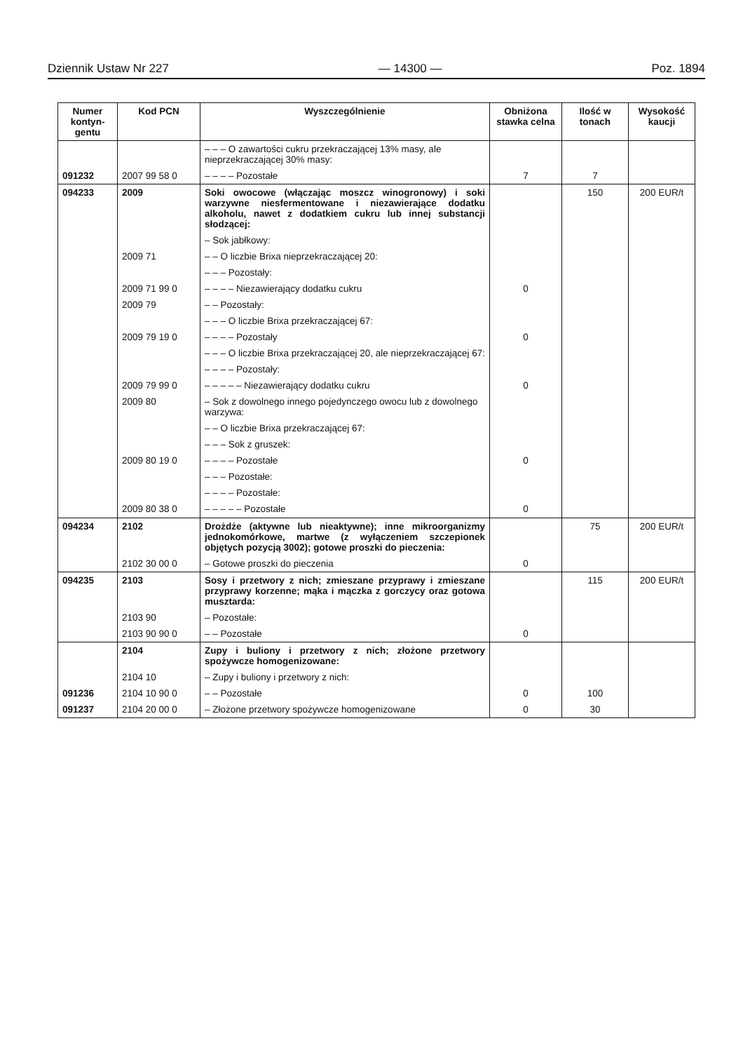Dziennik Ustaw Nr 227 — 14300 — Poz. 1894
| Numer kontyn-gentu | Kod PCN | Wyszczególnienie | Obniżona stawka celna | Ilość w tonach | Wysokość kaucji |
| --- | --- | --- | --- | --- | --- |
| | | – – – O zawartości cukru przekraczającej 13% masy, ale nieprzekraczającej 30% masy: | | | |
| 091232 | 2007 99 58 0 | – – – – Pozostałe | 7 | 7 | |
| 094233 | 2009 | Soki owocowe (włączając moszcz winogronowy) i soki warzywne niesfermentowane i niezawierające dodatku alkoholu, nawet z dodatkiem cukru lub innej substancji słodzącej: | | 150 | 200 EUR/t |
| | | – Sok jabłkowy: | | | |
| | 2009 71 | – – O liczbie Brixa nieprzekraczającej 20: | | | |
| | | – – – Pozostały: | | | |
| | 2009 71 99 0 | – – – – Niezawierający dodatku cukru | 0 | | |
| | 2009 79 | – – Pozostały: | | | |
| | | – – – O liczbie Brixa przekraczającej 67: | | | |
| | 2009 79 19 0 | – – – – Pozostały | 0 | | |
| | | – – – O liczbie Brixa przekraczającej 20, ale nieprzekraczającej 67: | | | |
| | | – – – – Pozostały: | | | |
| | 2009 79 99 0 | – – – – – Niezawierający dodatku cukru | 0 | | |
| | 2009 80 | – Sok z dowolnego innego pojedynczego owocu lub z dowolnego warzywa: | | | |
| | | – – O liczbie Brixa przekraczającej 67: | | | |
| | | – – – Sok z gruszek: | | | |
| | 2009 80 19 0 | – – – – Pozostałe | 0 | | |
| | | – – – Pozostałe: | | | |
| | | – – – – Pozostałe: | | | |
| | 2009 80 38 0 | – – – – – Pozostałe | 0 | | |
| 094234 | 2102 | Drożdże (aktywne lub nieaktywne); inne mikroorganizmy jednokomórkowe, martwe (z wyłączeniem szczepionek objętych pozycją 3002); gotowe proszki do pieczenia: | | 75 | 200 EUR/t |
| | 2102 30 00 0 | – Gotowe proszki do pieczenia | 0 | | |
| 094235 | 2103 | Sosy i przetwory z nich; zmieszane przyprawy i zmieszane przyprawy korzenne; mąka i mączka z gorczycy oraz gotowa musztarda: | | 115 | 200 EUR/t |
| | 2103 90 | – Pozostałe: | | | |
| | 2103 90 90 0 | – – Pozostałe | 0 | | |
| | 2104 | Zupy i buliony i przetwory z nich; złożone przetwory spożywcze homogenizowane: | | | |
| | 2104 10 | – Zupy i buliony i przetwory z nich: | | | |
| 091236 | 2104 10 90 0 | – – Pozostałe | 0 | 100 | |
| 091237 | 2104 20 00 0 | – Złożone przetwory spożywcze homogenizowane | 0 | 30 | |